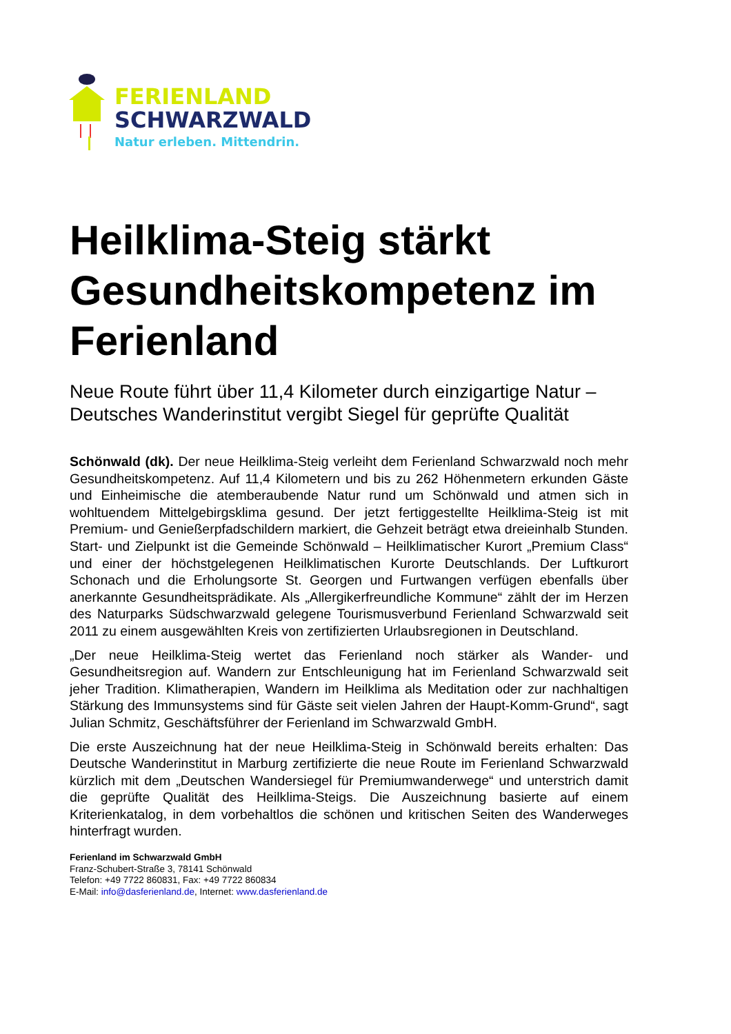FERIENLAND
SCHWARZWALD
Natur erleben. Mittendrin.
Heilklima-Steig stärkt Gesundheitskompetenz im Ferienland
Neue Route führt über 11,4 Kilometer durch einzigartige Natur – Deutsches Wanderinstitut vergibt Siegel für geprüfte Qualität
Schönwald (dk). Der neue Heilklima-Steig verleiht dem Ferienland Schwarzwald noch mehr Gesundheitskompetenz. Auf 11,4 Kilometern und bis zu 262 Höhenmetern erkunden Gäste und Einheimische die atemberaubende Natur rund um Schönwald und atmen sich in wohltuendem Mittelgebirgsklima gesund. Der jetzt fertiggestellte Heilklima-Steig ist mit Premium- und Genießerpfadschildern markiert, die Gehzeit beträgt etwa dreieinhalb Stunden. Start- und Zielpunkt ist die Gemeinde Schönwald – Heilklimatischer Kurort „Premium Class“ und einer der höchstgelegenen Heilklimatischen Kurorte Deutschlands. Der Luftkurort Schonach und die Erholungsorte St. Georgen und Furtwangen verfügen ebenfalls über anerkannte Gesundheitsprädikate. Als „Allergikerfreundliche Kommune“ zählt der im Herzen des Naturparks Südschwarzwald gelegene Tourismusverbund Ferienland Schwarzwald seit 2011 zu einem ausgewählten Kreis von zertifizierten Urlaubsregionen in Deutschland.
„Der neue Heilklima-Steig wertet das Ferienland noch stärker als Wander- und Gesundheitsregion auf. Wandern zur Entschleunigung hat im Ferienland Schwarzwald seit jeher Tradition. Klimatherapien, Wandern im Heilklima als Meditation oder zur nachhaltigen Stärkung des Immunsystems sind für Gäste seit vielen Jahren der Haupt-Komm-Grund“, sagt Julian Schmitz, Geschäftsführer der Ferienland im Schwarzwald GmbH.
Die erste Auszeichnung hat der neue Heilklima-Steig in Schönwald bereits erhalten: Das Deutsche Wanderinstitut in Marburg zertifizierte die neue Route im Ferienland Schwarzwald kürzlich mit dem „Deutschen Wandersiegel für Premiumwanderwege“ und unterstrich damit die geprüfte Qualität des Heilklima-Steigs. Die Auszeichnung basierte auf einem Kriterienkatalog, in dem vorbehaltlos die schönen und kritischen Seiten des Wanderweges hinterfragt wurden.
Ferienland im Schwarzwald GmbH
Franz-Schubert-Straße 3, 78141 Schönwald
Telefon: +49 7722 860831, Fax: +49 7722 860834
E-Mail: info@dasferienland.de, Internet: www.dasferienland.de